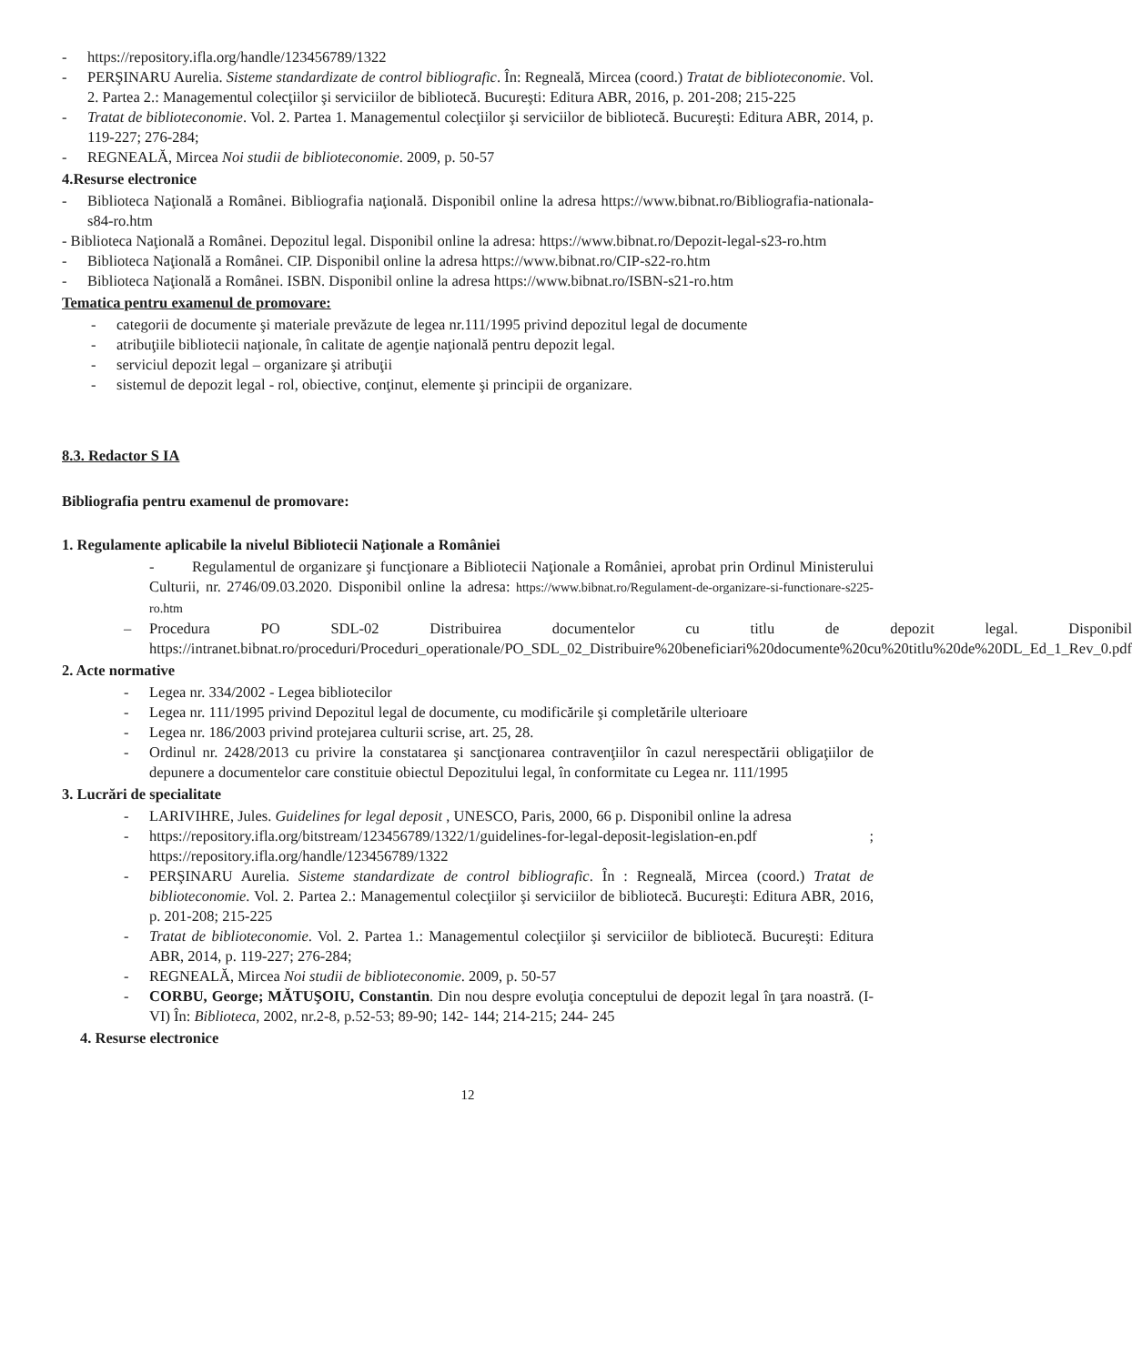- https://repository.ifla.org/handle/123456789/1322
- PERŞINARU Aurelia. Sisteme standardizate de control bibliografic. În: Regneală, Mircea (coord.) Tratat de biblioteconomie. Vol. 2. Partea 2.: Managementul colecţiilor şi serviciilor de bibliotecă. Bucureşti: Editura ABR, 2016, p. 201-208; 215-225
- Tratat de biblioteconomie. Vol. 2. Partea 1. Managementul colecţiilor şi serviciilor de bibliotecă. Bucureşti: Editura ABR, 2014, p. 119-227; 276-284;
- REGNEALĂ, Mircea Noi studii de biblioteconomie. 2009, p. 50-57
4.Resurse electronice
- Biblioteca Naţională a Românei. Bibliografia naţională. Disponibil online la adresa https://www.bibnat.ro/Bibliografia-nationala-s84-ro.htm
- Biblioteca Naţională a Românei. Depozitul legal. Disponibil online la adresa: https://www.bibnat.ro/Depozit-legal-s23-ro.htm
- Biblioteca Naţională a Românei. CIP. Disponibil online la adresa https://www.bibnat.ro/CIP-s22-ro.htm
- Biblioteca Naţională a Românei. ISBN. Disponibil online la adresa https://www.bibnat.ro/ISBN-s21-ro.htm
Tematica pentru examenul de promovare:
- categorii de documente şi materiale prevăzute de legea nr.111/1995 privind depozitul legal de documente
- atribuţiile bibliotecii naţionale, în calitate de agenţie naţională pentru depozit legal.
- serviciul depozit legal – organizare şi atribuţii
- sistemul de depozit legal - rol, obiective, conţinut, elemente şi principii de organizare.
8.3. Redactor S IA
Bibliografia pentru examenul de promovare:
1. Regulamente aplicabile la nivelul Bibliotecii Naţionale a României
- Regulamentul de organizare şi funcţionare a Bibliotecii Naţionale a României, aprobat prin Ordinul Ministerului Culturii, nr. 2746/09.03.2020. Disponibil online la adresa: https://www.bibnat.ro/Regulament-de-organizare-si-functionare-s225-ro.htm
– Procedura PO SDL-02 Distribuirea documentelor cu titlu de depozit legal. Disponibil https://intranet.bibnat.ro/proceduri/Proceduri_operationale/PO_SDL_02_Distribuire%20beneficiari%20documente%20cu%20titlu%20de%20DL_Ed_1_Rev_0.pdf
2. Acte normative
- Legea nr. 334/2002 - Legea bibliotecilor
- Legea nr. 111/1995 privind Depozitul legal de documente, cu modificările şi completările ulterioare
- Legea nr. 186/2003 privind protejarea culturii scrise, art. 25, 28.
- Ordinul nr. 2428/2013 cu privire la constatarea şi sancţionarea contravenţiilor în cazul nerespectării obligaţiilor de depunere a documentelor care constituie obiectul Depozitului legal, în conformitate cu Legea nr. 111/1995
3. Lucrări de specialitate
- LARIVIHRE, Jules. Guidelines for legal deposit , UNESCO, Paris, 2000, 66 p. Disponibil online la adresa
- https://repository.ifla.org/bitstream/123456789/1322/1/guidelines-for-legal-deposit-legislation-en.pdf ; https://repository.ifla.org/handle/123456789/1322
- PERŞINARU Aurelia. Sisteme standardizate de control bibliografic. În : Regneală, Mircea (coord.) Tratat de biblioteconomie. Vol. 2. Partea 2.: Managementul colecţiilor şi serviciilor de bibliotecă. Bucureşti: Editura ABR, 2016, p. 201-208; 215-225
- Tratat de biblioteconomie. Vol. 2. Partea 1.: Managementul colecţiilor şi serviciilor de bibliotecă. Bucureşti: Editura ABR, 2014, p. 119-227; 276-284;
- REGNEALĂ, Mircea Noi studii de biblioteconomie. 2009, p. 50-57
- CORBU, George; MĂTUŞOIU, Constantin. Din nou despre evoluţia conceptului de depozit legal în ţara noastră. (I-VI) În: Biblioteca, 2002, nr.2-8, p.52-53; 89-90; 142- 144; 214-215; 244- 245
4. Resurse electronice
12